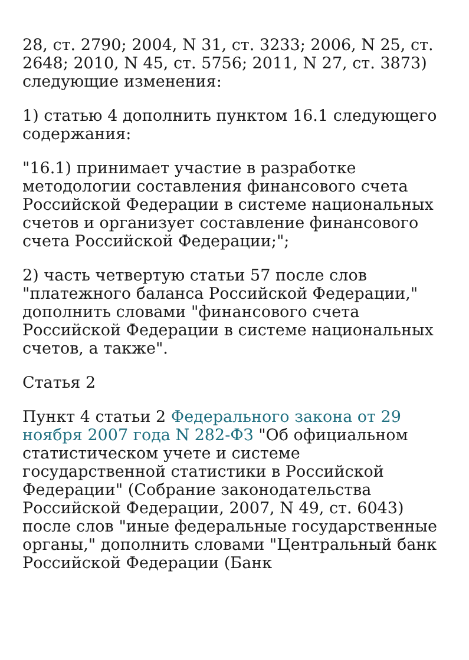28, ст. 2790; 2004, N 31, ст. 3233; 2006, N 25, ст. 2648; 2010, N 45, ст. 5756; 2011, N 27, ст. 3873) следующие изменения:
1) статью 4 дополнить пунктом 16.1 следующего содержания:
"16.1) принимает участие в разработке методологии составления финансового счета Российской Федерации в системе национальных счетов и организует составление финансового счета Российской Федерации;";
2) часть четвертую статьи 57 после слов "платежного баланса Российской Федерации," дополнить словами "финансового счета Российской Федерации в системе национальных счетов, а также".
Статья 2
Пункт 4 статьи 2 Федерального закона от 29 ноября 2007 года N 282-ФЗ "Об официальном статистическом учете и системе государственной статистики в Российской Федерации" (Собрание законодательства Российской Федерации, 2007, N 49, ст. 6043) после слов "иные федеральные государственные органы," дополнить словами "Центральный банк Российской Федерации (Банк